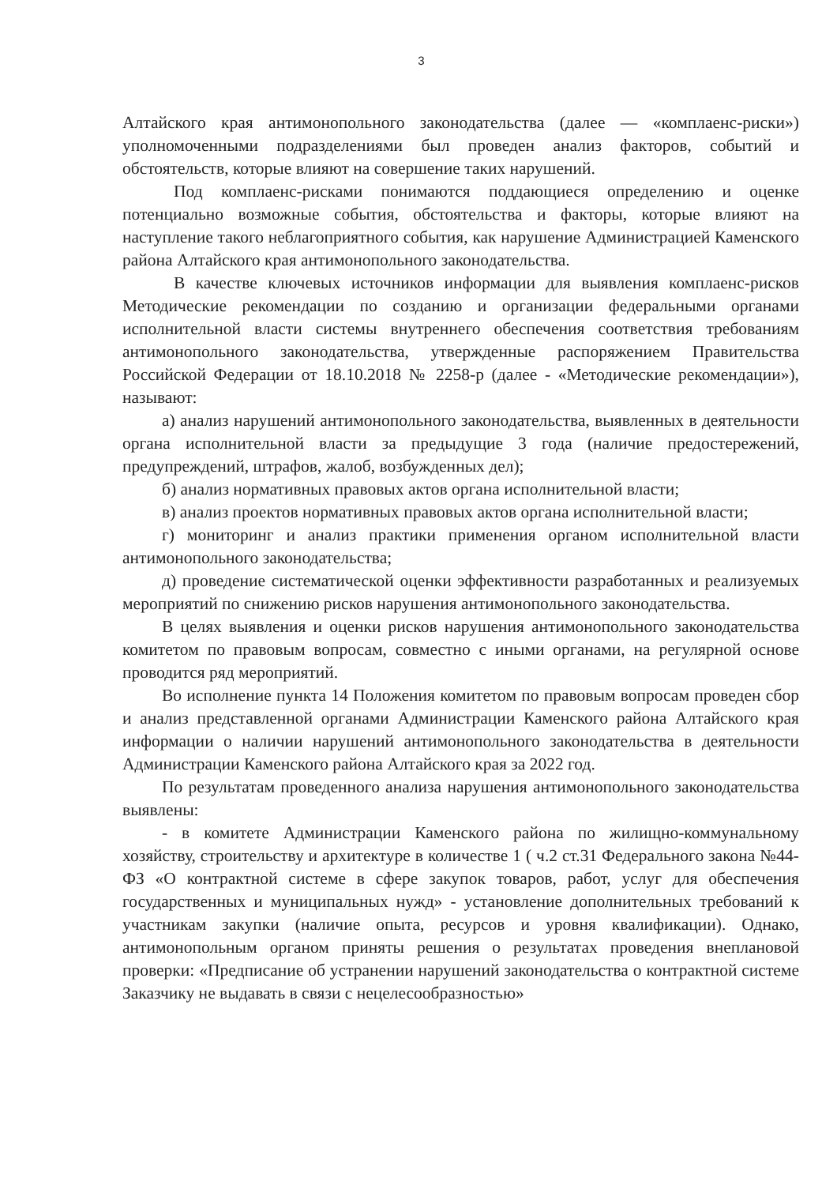3
Алтайского края антимонопольного законодательства (далее — «комплаенс-риски») уполномоченными подразделениями был проведен анализ факторов, событий и обстоятельств, которые влияют на совершение таких нарушений.
Под комплаенс-рисками понимаются поддающиеся определению и оценке потенциально возможные события, обстоятельства и факторы, которые влияют на наступление такого неблагоприятного события, как нарушение Администрацией Каменского района Алтайского края антимонопольного законодательства.
В качестве ключевых источников информации для выявления комплаенс-рисков Методические рекомендации по созданию и организации федеральными органами исполнительной власти системы внутреннего обеспечения соответствия требованиям антимонопольного законодательства, утвержденные распоряжением Правительства Российской Федерации от 18.10.2018 № 2258-р (далее - «Методические рекомендации»), называют:
а) анализ нарушений антимонопольного законодательства, выявленных в деятельности органа исполнительной власти за предыдущие 3 года (наличие предостережений, предупреждений, штрафов, жалоб, возбужденных дел);
б) анализ нормативных правовых актов органа исполнительной власти;
в) анализ проектов нормативных правовых актов органа исполнительной власти;
г) мониторинг и анализ практики применения органом исполнительной власти антимонопольного законодательства;
д) проведение систематической оценки эффективности разработанных и реализуемых мероприятий по снижению рисков нарушения антимонопольного законодательства.
В целях выявления и оценки рисков нарушения антимонопольного законодательства комитетом по правовым вопросам, совместно с иными органами, на регулярной основе проводится ряд мероприятий.
Во исполнение пункта 14 Положения комитетом по правовым вопросам проведен сбор и анализ представленной органами Администрации Каменского района Алтайского края информации о наличии нарушений антимонопольного законодательства в деятельности Администрации Каменского района Алтайского края за 2022 год.
По результатам проведенного анализа нарушения антимонопольного законодательства выявлены:
- в комитете Администрации Каменского района по жилищно-коммунальному хозяйству, строительству и архитектуре в количестве 1 ( ч.2 ст.31 Федерального закона №44-ФЗ «О контрактной системе в сфере закупок товаров, работ, услуг для обеспечения государственных и муниципальных нужд» - установление дополнительных требований к участникам закупки (наличие опыта, ресурсов и уровня квалификации). Однако, антимонопольным органом приняты решения о результатах проведения внеплановой проверки: «Предписание об устранении нарушений законодательства о контрактной системе Заказчику не выдавать в связи с нецелесообразностью»